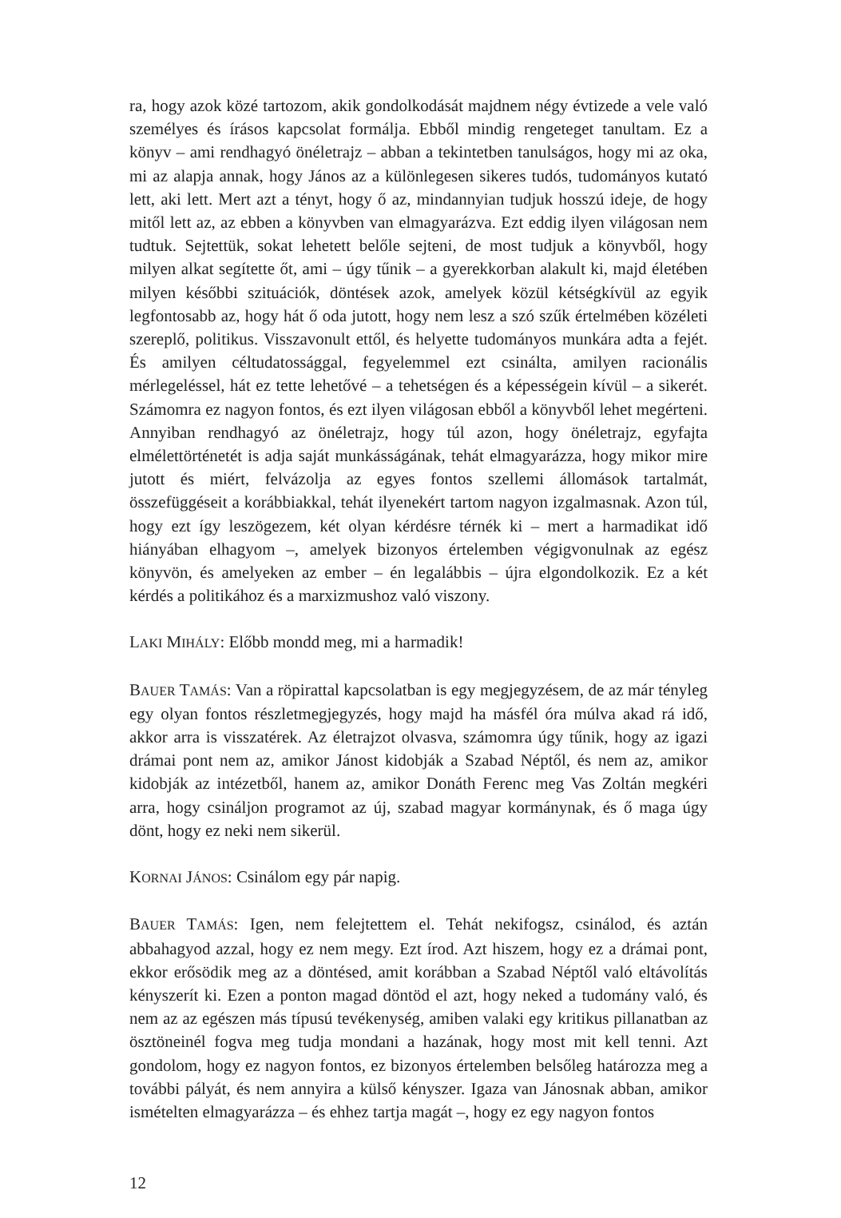ra, hogy azok közé tartozom, akik gondolkodását majdnem négy évtizede a vele való személyes és írásos kapcsolat formálja. Ebből mindig rengeteget tanultam. Ez a könyv – ami rendhagyó önéletrajz – abban a tekintetben tanulságos, hogy mi az oka, mi az alapja annak, hogy János az a különlegesen sikeres tudós, tudományos kutató lett, aki lett. Mert azt a tényt, hogy ő az, mindannyian tudjuk hosszú ideje, de hogy mitől lett az, az ebben a könyvben van elmagyarázva. Ezt eddig ilyen világosan nem tudtuk. Sejtettük, sokat lehetett belőle sejteni, de most tudjuk a könyvből, hogy milyen alkat segítette őt, ami – úgy tűnik – a gyerekkorban alakult ki, majd életében milyen későbbi szituációk, döntések azok, amelyek közül kétségkívül az egyik legfontosabb az, hogy hát ő oda jutott, hogy nem lesz a szó szűk értelmében közéleti szereplő, politikus. Visszavonult ettől, és helyette tudományos munkára adta a fejét. És amilyen céltudatossággal, fegyelemmel ezt csinálta, amilyen racionális mérlegeléssel, hát ez tette lehetővé – a tehetségen és a képességein kívül – a sikerét. Számomra ez nagyon fontos, és ezt ilyen világosan ebből a könyvből lehet megérteni. Annyiban rendhagyó az önéletrajz, hogy túl azon, hogy önéletrajz, egyfajta elmélettörténetét is adja saját munkásságának, tehát elmagyarázza, hogy mikor mire jutott és miért, felvázolja az egyes fontos szellemi állomások tartalmát, összefüggéseit a korábbiakkal, tehát ilyenekért tartom nagyon izgalmasnak. Azon túl, hogy ezt így leszögezem, két olyan kérdésre térnék ki – mert a harmadikat idő hiányában elhagyom –, amelyek bizonyos értelemben végigvonulnak az egész könyvön, és amelyeken az ember – én legalábbis – újra elgondolkozik. Ez a két kérdés a politikához és a marxizmushoz való viszony.
LAKI MIHÁLY: Előbb mondd meg, mi a harmadik!
BAUER TAMÁS: Van a röpirattal kapcsolatban is egy megjegyzésem, de az már tényleg egy olyan fontos részletmegjegyzés, hogy majd ha másfél óra múlva akad rá idő, akkor arra is visszatérek. Az életrajzot olvasva, számomra úgy tűnik, hogy az igazi drámai pont nem az, amikor Jánost kidobják a Szabad Néptől, és nem az, amikor kidobják az intézetből, hanem az, amikor Donáth Ferenc meg Vas Zoltán megkéri arra, hogy csináljon programot az új, szabad magyar kormánynak, és ő maga úgy dönt, hogy ez neki nem sikerül.
KORNAI JÁNOS: Csinálom egy pár napig.
BAUER TAMÁS: Igen, nem felejtettem el. Tehát nekifogsz, csinálod, és aztán abbahagyod azzal, hogy ez nem megy. Ezt írod. Azt hiszem, hogy ez a drámai pont, ekkor erősödik meg az a döntésed, amit korábban a Szabad Néptől való eltávolítás kényszerít ki. Ezen a ponton magad döntöd el azt, hogy neked a tudomány való, és nem az az egészen más típusú tevékenység, amiben valaki egy kritikus pillanatban az ösztöneinél fogva meg tudja mondani a hazának, hogy most mit kell tenni. Azt gondolom, hogy ez nagyon fontos, ez bizonyos értelemben belsőleg határozza meg a további pályát, és nem annyira a külső kényszer. Igaza van Jánosnak abban, amikor ismételten elmagyarázza – és ehhez tartja magát –, hogy ez egy nagyon fontos
12